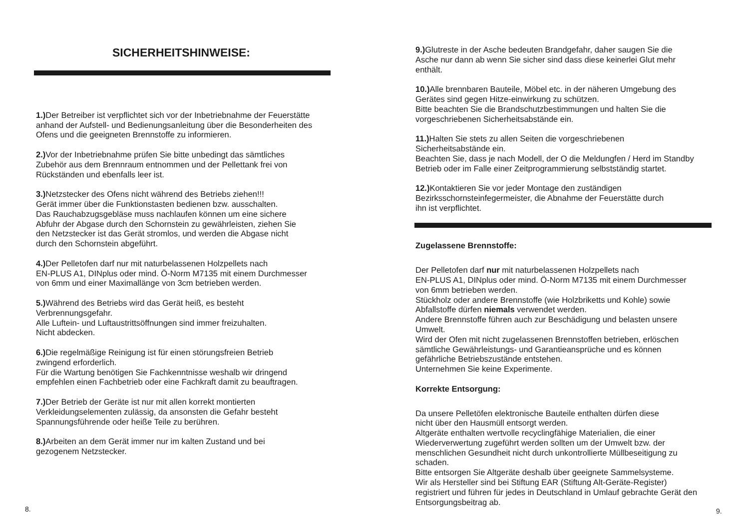SICHERHEITSHINWEISE:
1.) Der Betreiber ist verpflichtet sich vor der Inbetriebnahme der Feuerstätte anhand der Aufstell- und Bedienungsanleitung über die Besonderheiten des Ofens und die geeigneten Brennstoffe zu informieren.
2.) Vor der Inbetriebnahme prüfen Sie bitte unbedingt das sämtliches
Zubehör aus dem Brennraum entnommen und der Pellettank frei von
Rückständen und ebenfalls leer ist.
3.) Netzstecker des Ofens nicht während des Betriebs ziehen!!!
Gerät immer über die Funktionstasten bedienen bzw. ausschalten.
Das Rauchabzugsgebläse muss nachlaufen können um eine sichere
Abfuhr der Abgase durch den Schornstein zu gewährleisten, ziehen Sie
den Netzstecker ist das Gerät stromlos, und werden die Abgase nicht
durch den Schornstein abgeführt.
4.) Der Pelletofen darf nur mit naturbelassenen Holzpellets nach
EN-PLUS A1, DINplus oder mind. Ö-Norm M7135 mit einem Durchmesser
von 6mm und einer Maximallänge von 3cm betrieben werden.
5.) Während des Betriebs wird das Gerät heiß, es besteht
Verbrennungsgefahr.
Alle Luftein- und Luftaustrittsöffnungen sind immer freizuhalten.
Nicht abdecken.
6.) Die regelmäßige Reinigung ist für einen störungsfreien Betrieb
zwingend erforderlich.
Für die Wartung benötigen Sie Fachkenntnisse weshalb wir dringend
empfehlen einen Fachbetrieb oder eine Fachkraft damit zu beauftragen.
7.) Der Betrieb der Geräte ist nur mit allen korrekt montierten
Verkleidungselementen zulässig, da ansonsten die Gefahr besteht
Spannungsführende oder heiße Teile zu berühren.
8.) Arbeiten an dem Gerät immer nur im kalten Zustand und bei
gezogenem Netzstecker.
8.
9.) Glutreste in der Asche bedeuten Brandgefahr, daher saugen Sie die
Asche nur dann ab wenn Sie sicher sind dass diese keinerlei Glut mehr
enthält.
10.) Alle brennbaren Bauteile, Möbel etc. in der näheren Umgebung des
Gerätes sind gegen Hitze-einwirkung zu schützen.
Bitte beachten Sie die Brandschutzbestimmungen und halten Sie die
vorgeschriebenen Sicherheitsabstände ein.
11.) Halten Sie stets zu allen Seiten die vorgeschriebenen
Sicherheitsabstände ein.
Beachten Sie, dass je nach Modell, der O die Meldungfen / Herd im Standby
Betrieb oder im Falle einer Zeitprogrammierung selbstständig startet.
12.) Kontaktieren Sie vor jeder Montage den zuständigen
Bezirksschornsteinfegermeister, die Abnahme der Feuerstätte durch
ihn ist verpflichtet.
Zugelassene Brennstoffe:
Der Pelletofen darf nur mit naturbelassenen Holzpellets nach
EN-PLUS A1, DINplus oder mind. Ö-Norm M7135 mit einem Durchmesser
von 6mm betrieben werden.
Stückholz oder andere Brennstoffe (wie Holzbriketts und Kohle) sowie
Abfallstoffe dürfen niemals verwendet werden.
Andere Brennstoffe führen auch zur Beschädigung und belasten unsere
Umwelt.
Wird der Ofen mit nicht zugelassenen Brennstoffen betrieben, erlöschen
sämtliche Gewährleistungs- und Garantieansprüche und es können
gefährliche Betriebszustände entstehen.
Unternehmen Sie keine Experimente.
Korrekte Entsorgung:
Da unsere Pelletöfen elektronische Bauteile enthalten dürfen diese
nicht über den Hausmüll entsorgt werden.
Altgeräte enthalten wertvolle recyclingfähige Materialien, die einer
Wiederverwertung zugeführt werden sollten um der Umwelt bzw. der
menschlichen Gesundheit nicht durch unkontrollierte Müllbeseitigung zu
schaden.
Bitte entsorgen Sie Altgeräte deshalb über geeignete Sammelsysteme.
Wir als Hersteller sind bei Stiftung EAR (Stiftung Alt-Geräte-Register)
registriert und führen für jedes in Deutschland in Umlauf gebrachte Gerät den
Entsorgungsbeitrag ab.
9.